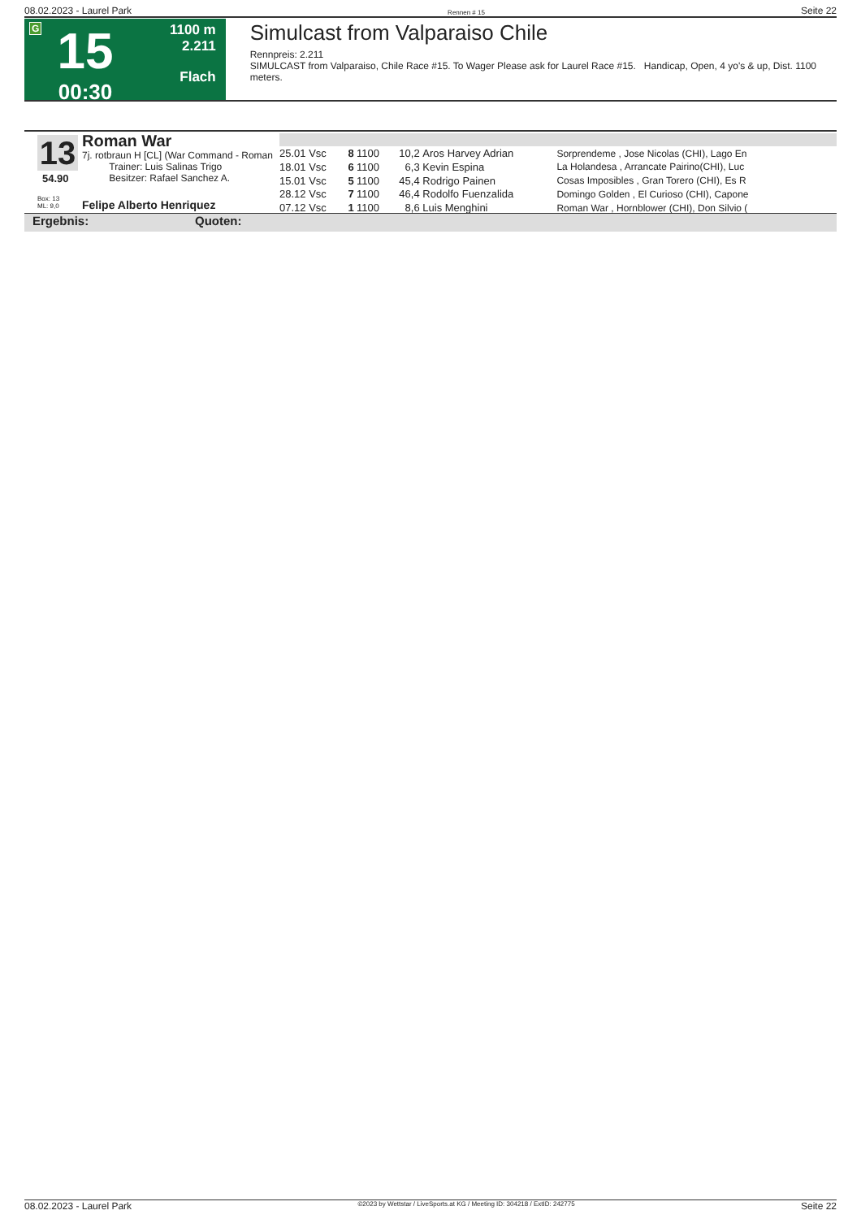08.02.2023 - Laurel Park Rennen # 15 Seite 22
G
15
00:30
1100 m
2.211
Flach
Simulcast from Valparaiso Chile
Rennpreis: 2.211
SIMULCAST from Valparaiso, Chile Race #15. To Wager Please ask for Laurel Race #15. Handicap, Open, 4 yo's & up, Dist. 1100 meters.
13
54.90
Roman War
7j. rotbraun H [CL] (War Command - Roman
Trainer: Luis Salinas Trigo
Besitzer: Rafael Sanchez A.
Box: 13
ML: 9,0
Felipe Alberto Henriquez
| 25.01 Vsc | 8 | 1100 | 10,2 | Aros Harvey Adrian | Sorprendeme , Jose Nicolas (CHI), Lago En |
| 18.01 Vsc | 6 | 1100 | 6,3 | Kevin Espina | La Holandesa , Arrancate Pairino(CHI), Luc |
| 15.01 Vsc | 5 | 1100 | 45,4 | Rodrigo Painen | Cosas Imposibles , Gran Torero (CHI), Es R |
| 28.12 Vsc | 7 | 1100 | 46,4 | Rodolfo Fuenzalida | Domingo Golden , El Curioso (CHI), Capone |
| 07.12 Vsc | 1 | 1100 | 8,6 | Luis Menghini | Roman War , Hornblower (CHI), Don Silvio ( |
Ergebnis: Quoten:
08.02.2023 - Laurel Park ©2023 by Wettstar / LiveSports.at KG / Meeting ID: 304218 / ExtID: 242775 Seite 22